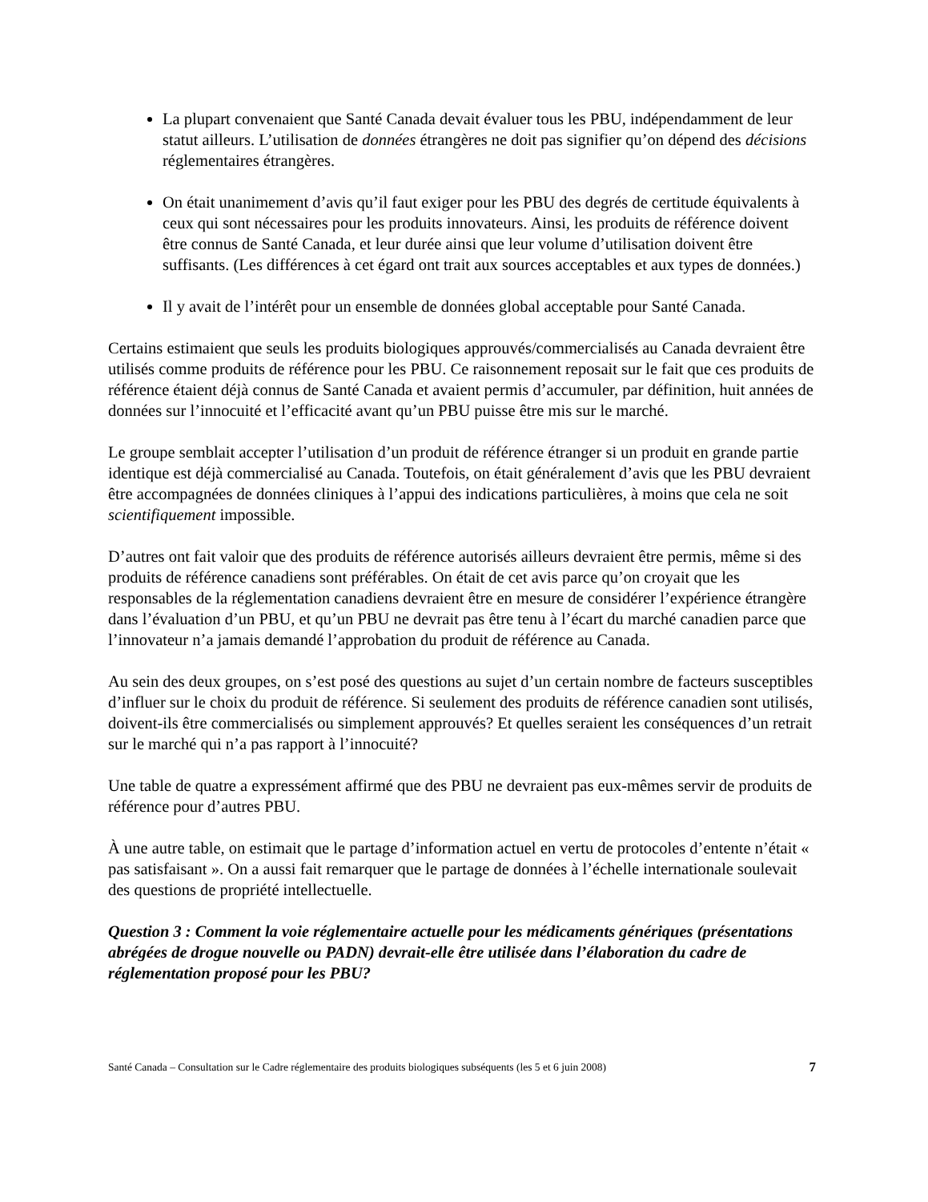La plupart convenaient que Santé Canada devait évaluer tous les PBU, indépendamment de leur statut ailleurs. L’utilisation de données étrangères ne doit pas signifier qu’on dépend des décisions réglementaires étrangères.
On était unanimement d’avis qu’il faut exiger pour les PBU des degrés de certitude équivalents à ceux qui sont nécessaires pour les produits innovateurs. Ainsi, les produits de référence doivent être connus de Santé Canada, et leur durée ainsi que leur volume d’utilisation doivent être suffisants. (Les différences à cet égard ont trait aux sources acceptables et aux types de données.)
Il y avait de l’intérêt pour un ensemble de données global acceptable pour Santé Canada.
Certains estimaient que seuls les produits biologiques approuvés/commercialisés au Canada devraient être utilisés comme produits de référence pour les PBU. Ce raisonnement reposait sur le fait que ces produits de référence étaient déjà connus de Santé Canada et avaient permis d’accumuler, par définition, huit années de données sur l’innocuité et l’efficacité avant qu’un PBU puisse être mis sur le marché.
Le groupe semblait accepter l’utilisation d’un produit de référence étranger si un produit en grande partie identique est déjà commercialisé au Canada. Toutefois, on était généralement d’avis que les PBU devraient être accompagnées de données cliniques à l’appui des indications particulières, à moins que cela ne soit scientifiquement impossible.
D’autres ont fait valoir que des produits de référence autorisés ailleurs devraient être permis, même si des produits de référence canadiens sont préférables. On était de cet avis parce qu’on croyait que les responsables de la réglementation canadiens devraient être en mesure de considérer l’expérience étrangère dans l’évaluation d’un PBU, et qu’un PBU ne devrait pas être tenu à l’écart du marché canadien parce que l’innovateur n’a jamais demandé l’approbation du produit de référence au Canada.
Au sein des deux groupes, on s’est posé des questions au sujet d’un certain nombre de facteurs susceptibles d’influer sur le choix du produit de référence. Si seulement des produits de référence canadien sont utilisés, doivent-ils être commercialisés ou simplement approuvés? Et quelles seraient les conséquences d’un retrait sur le marché qui n’a pas rapport à l’innocuité?
Une table de quatre a expressément affirmé que des PBU ne devraient pas eux-mêmes servir de produits de référence pour d’autres PBU.
À une autre table, on estimait que le partage d’information actuel en vertu de protocoles d’entente n’était « pas satisfaisant ». On a aussi fait remarquer que le partage de données à l’échelle internationale soulevait des questions de propriété intellectuelle.
Question 3 : Comment la voie réglementaire actuelle pour les médicaments génériques (présentations abrégées de drogue nouvelle ou PADN) devrait-elle être utilisée dans l’élaboration du cadre de réglementation proposé pour les PBU?
Santé Canada – Consultation sur le Cadre réglementaire des produits biologiques subséquents (les 5 et 6 juin 2008) 7